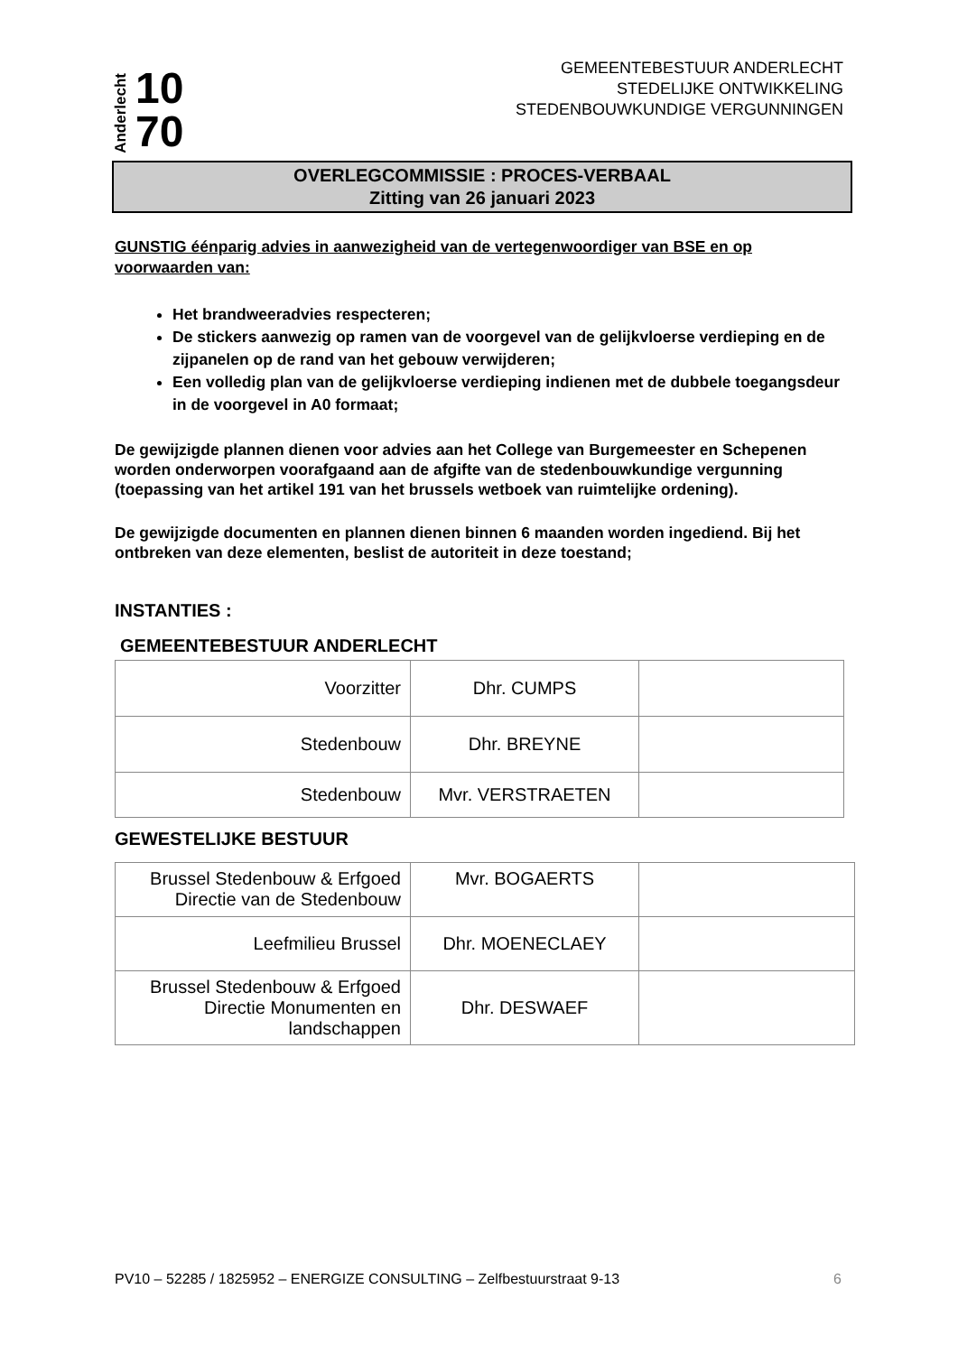Anderlecht 10
70
GEMEENTEBESTUUR ANDERLECHT
STEDELIJKE ONTWIKKELING
STEDENBOUWKUNDIGE VERGUNNINGEN
OVERLEGCOMMISSIE : PROCES-VERBAAL
Zitting van 26 januari 2023
GUNSTIG éénparig advies in aanwezigheid van de vertegenwoordiger van BSE en op voorwaarden van:
Het brandweeradvies respecteren;
De stickers aanwezig op ramen van de voorgevel van de gelijkvloerse verdieping en de zijpanelen op de rand van het gebouw verwijderen;
Een volledig plan van de gelijkvloerse verdieping indienen met de dubbele toegangsdeur in de voorgevel in A0 formaat;
De gewijzigde plannen dienen voor advies aan het College van Burgemeester en Schepenen worden onderworpen voorafgaand aan de afgifte van de stedenbouwkundige vergunning (toepassing van het artikel 191 van het brussels wetboek van ruimtelijke ordening).
De gewijzigde documenten en plannen dienen binnen 6 maanden worden ingediend. Bij het ontbreken van deze elementen, beslist de autoriteit in deze toestand;
INSTANTIES :
GEMEENTEBESTUUR ANDERLECHT
| Voorzitter | Dhr. CUMPS | |
| Stedenbouw | Dhr. BREYNE | |
| Stedenbouw | Mvr. VERSTRAETEN | |
GEWESTELIJKE BESTUUR
| Brussel Stedenbouw & Erfgoed Directie van de Stedenbouw | Mvr. BOGAERTS | |
| Leefmilieu Brussel | Dhr. MOENECLAEY | |
| Brussel Stedenbouw & Erfgoed Directie Monumenten en landschappen | Dhr. DESWAEF | |
PV10 – 52285 / 1825952 – ENERGIZE CONSULTING – Zelfbestuurstraat 9-13 6